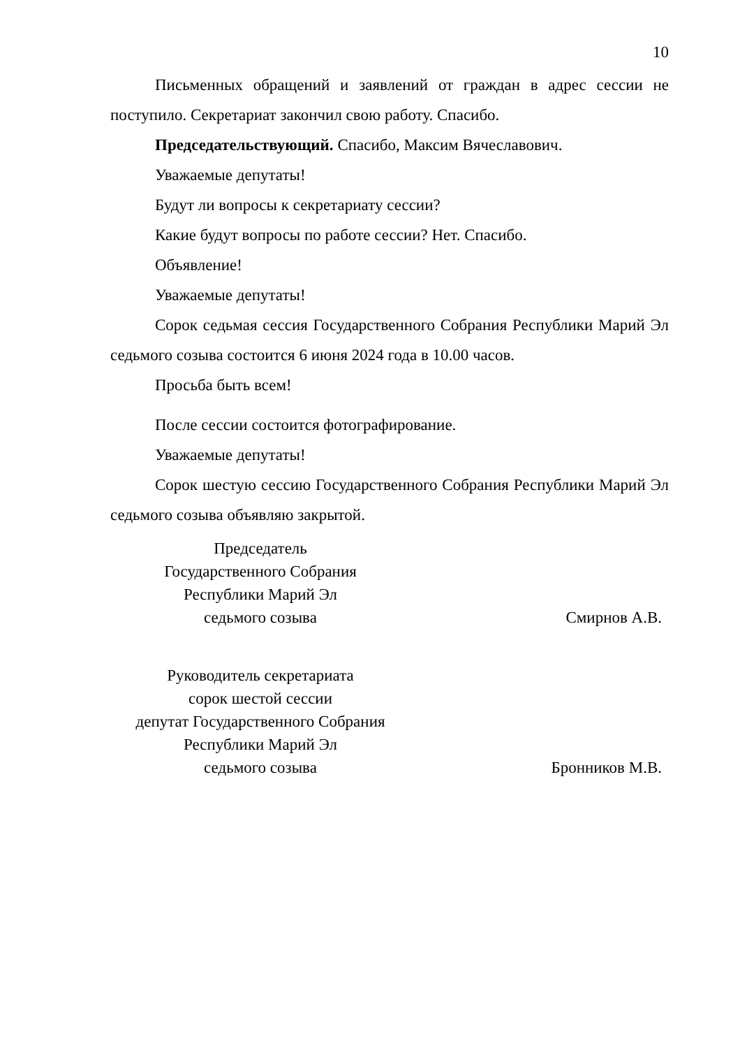10
Письменных обращений и заявлений от граждан в адрес сессии не поступило. Секретариат закончил свою работу. Спасибо.
Председательствующий. Спасибо, Максим Вячеславович.
Уважаемые депутаты!
Будут ли вопросы к секретариату сессии?
Какие будут вопросы по работе сессии? Нет. Спасибо.
Объявление!
Уважаемые депутаты!
Сорок седьмая сессия Государственного Собрания Республики Марий Эл седьмого созыва состоится 6 июня 2024 года в 10.00 часов.
Просьба быть всем!
После сессии состоится фотографирование.
Уважаемые депутаты!
Сорок шестую сессию Государственного Собрания Республики Марий Эл седьмого созыва объявляю закрытой.
Председатель
Государственного Собрания
Республики Марий Эл
седьмого созыва
Смирнов А.В.
Руководитель секретариата
сорок шестой сессии
депутат Государственного Собрания
Республики Марий Эл
седьмого созыва
Бронников М.В.